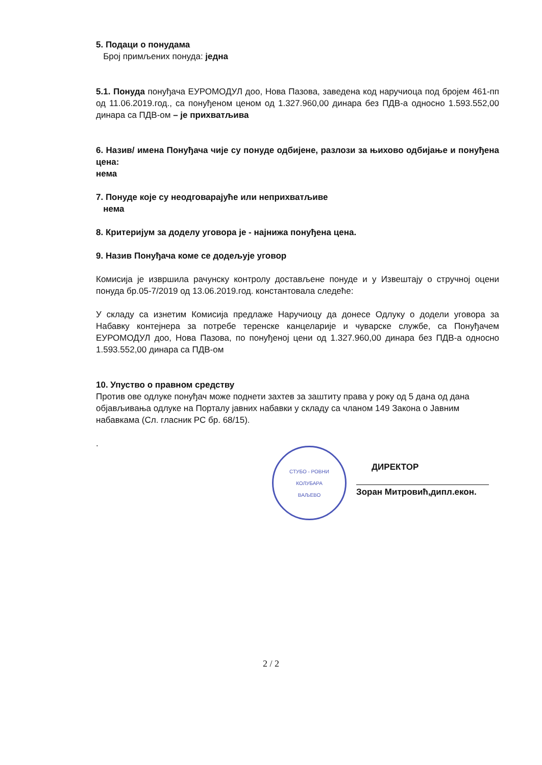5. Подаци о понудама
Број примљених понуда: једна
5.1. Понуда понуђача ЕУРОМОДУЛ доо, Нова Пазова, заведена код наручиоца под бројем 461-пп од 11.06.2019.год., са понуђеном ценом од 1.327.960,00 динара без ПДВ-а односно 1.593.552,00 динара са ПДВ-ом – је прихватљива
6. Назив/ имена Понуђача чије су понуде одбијене, разлози за њихово одбијање и понуђена цена:
нема
7. Понуде које су неодговарајуће или неприхватљиве
нема
8. Критеријум за доделу уговора је - најнижа понуђена цена.
9. Назив Понуђача коме се додељује уговор
Комисија је извршила рачунску контролу достављене понуде и у Извештају о стручној оцени понуда бр.05-7/2019 од 13.06.2019.год. константовала следеће:
У складу са изнетим Комисија предлаже Наручиоцу да донесе Одлуку о додели уговора за Набавку контејнера за потребе теренске канцеларије и чуварске службе, са Понуђачем ЕУРОМОДУЛ доо, Нова Пазова, по понуђеној цени од 1.327.960,00 динара без ПДВ-а односно 1.593.552,00 динара са ПДВ-ом
10. Упуство о правном средству
Против ове одлуке понуђач може поднети захтев за заштиту права у року од 5 дана од дана објављивања одлуке на Порталу јавних набавки у складу са чланом 149 Закона о Јавним набавкама (Сл. гласник РС бр. 68/15).
.
СТУБО - РОВНИ
КОЛУБАРА
ВАЉЕВО
ДИРЕКТОР
Зоран Митровић,дипл.екон.
2 / 2